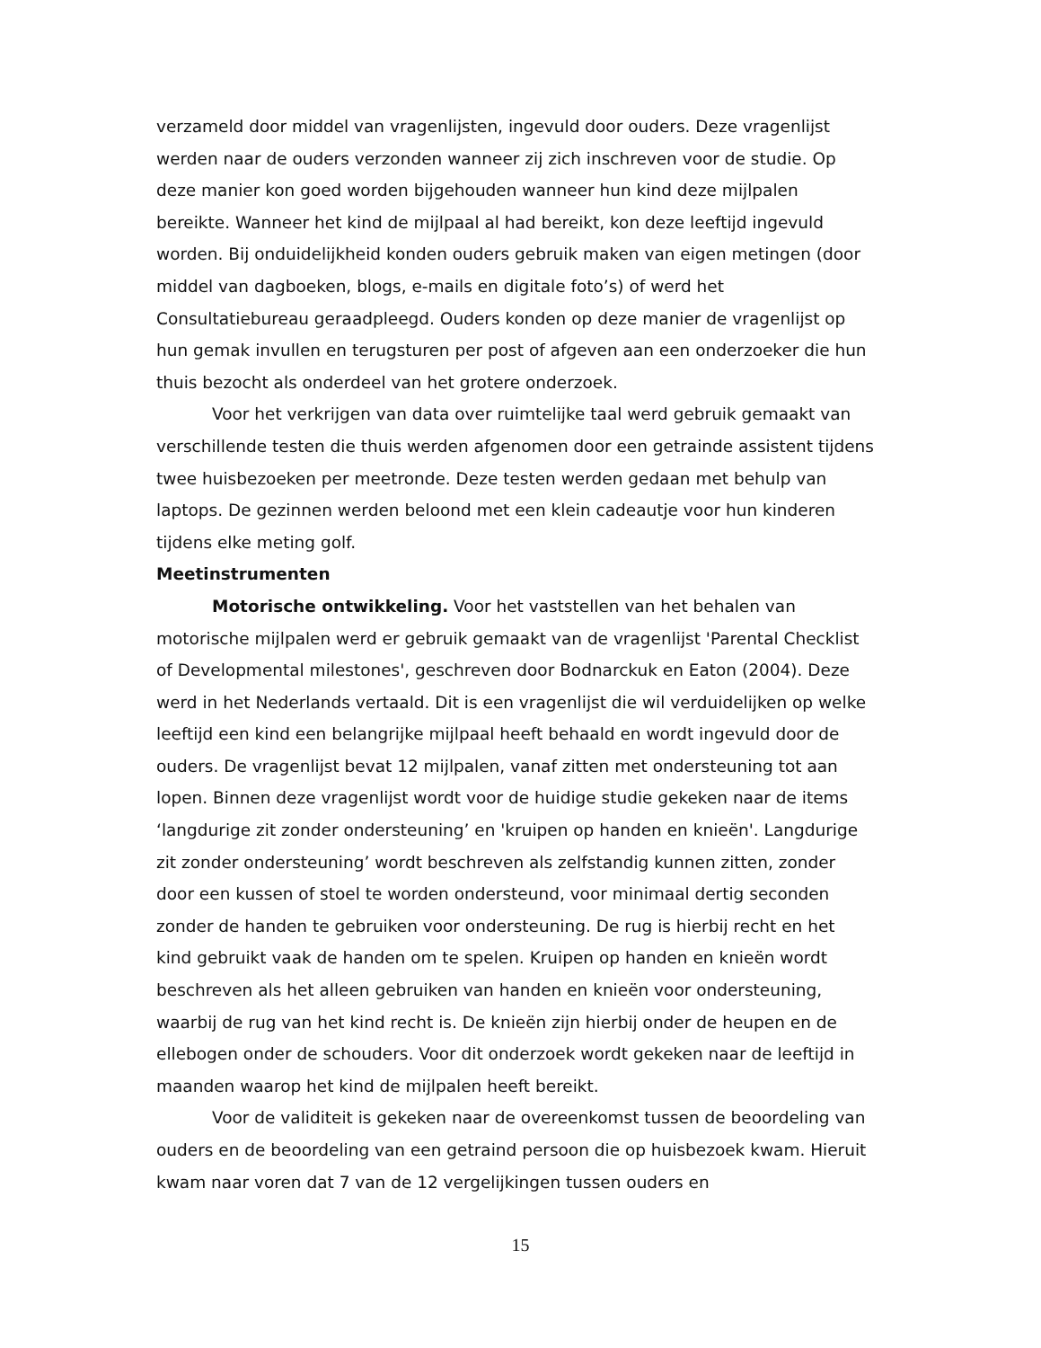verzameld door middel van vragenlijsten, ingevuld door ouders. Deze vragenlijst werden naar de ouders verzonden wanneer zij zich inschreven voor de studie. Op deze manier kon goed worden bijgehouden wanneer hun kind deze mijlpalen bereikte. Wanneer het kind de mijlpaal al had bereikt, kon deze leeftijd ingevuld worden. Bij onduidelijkheid konden ouders gebruik maken van eigen metingen (door middel van dagboeken, blogs, e-mails en digitale foto’s) of werd het Consultatiebureau geraadpleegd. Ouders konden op deze manier de vragenlijst op hun gemak invullen en terugsturen per post of afgeven aan een onderzoeker die hun thuis bezocht als onderdeel van het grotere onderzoek.
Voor het verkrijgen van data over ruimtelijke taal werd gebruik gemaakt van verschillende testen die thuis werden afgenomen door een getrainde assistent tijdens twee huisbezoeken per meetronde. Deze testen werden gedaan met behulp van laptops. De gezinnen werden beloond met een klein cadeautje voor hun kinderen tijdens elke meting golf.
Meetinstrumenten
Motorische ontwikkeling. Voor het vaststellen van het behalen van motorische mijlpalen werd er gebruik gemaakt van de vragenlijst 'Parental Checklist of Developmental milestones', geschreven door Bodnarckuk en Eaton (2004). Deze werd in het Nederlands vertaald. Dit is een vragenlijst die wil verduidelijken op welke leeftijd een kind een belangrijke mijlpaal heeft behaald en wordt ingevuld door de ouders. De vragenlijst bevat 12 mijlpalen, vanaf zitten met ondersteuning tot aan lopen. Binnen deze vragenlijst wordt voor de huidige studie gekeken naar de items ‘langdurige zit zonder ondersteuning’ en 'kruipen op handen en knieën'. Langdurige zit zonder ondersteuning’ wordt beschreven als zelfstandig kunnen zitten, zonder door een kussen of stoel te worden ondersteund, voor minimaal dertig seconden zonder de handen te gebruiken voor ondersteuning. De rug is hierbij recht en het kind gebruikt vaak de handen om te spelen. Kruipen op handen en knieën wordt beschreven als het alleen gebruiken van handen en knieën voor ondersteuning, waarbij de rug van het kind recht is. De knieën zijn hierbij onder de heupen en de ellebogen onder de schouders. Voor dit onderzoek wordt gekeken naar de leeftijd in maanden waarop het kind de mijlpalen heeft bereikt.
Voor de validiteit is gekeken naar de overeenkomst tussen de beoordeling van ouders en de beoordeling van een getraind persoon die op huisbezoek kwam. Hieruit kwam naar voren dat 7 van de 12 vergelijkingen tussen ouders en
15